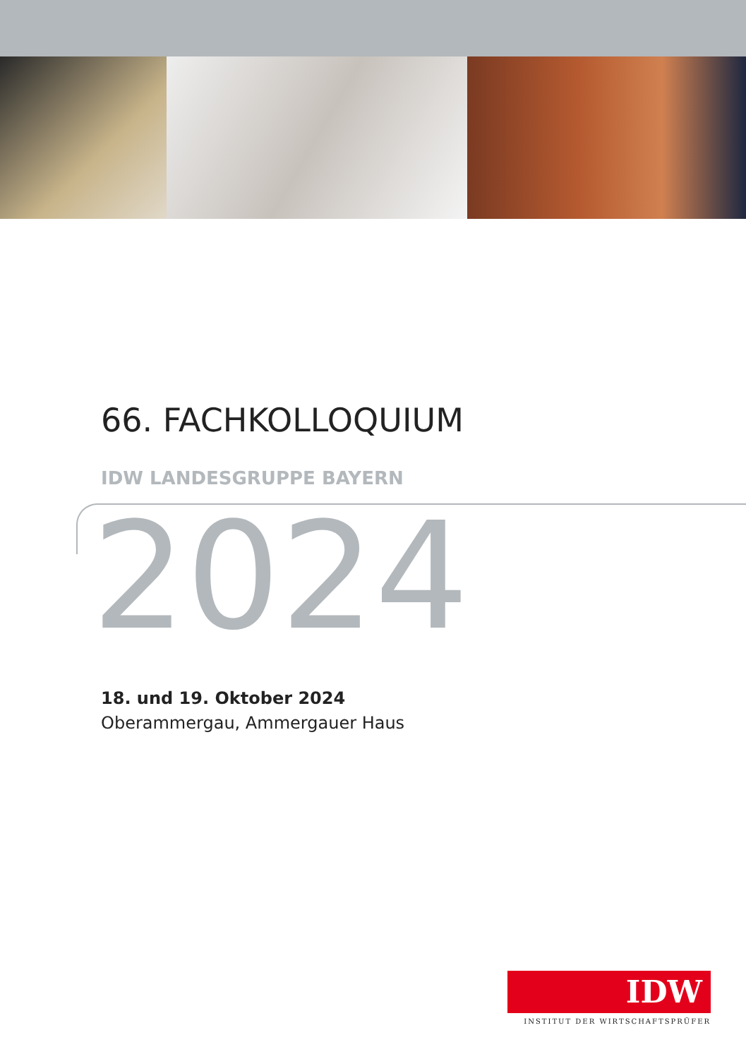66. FACHKOLLOQUIUM
IDW LANDESGRUPPE BAYERN
2024
18. und 19. Oktober 2024
Oberammergau, Ammergauer Haus
IDW
INSTITUT DER WIRTSCHAFTSPRÜFER